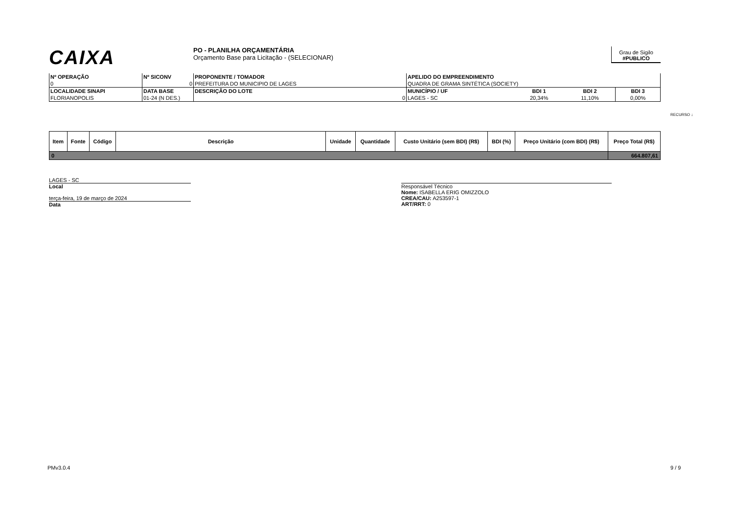CAIXA
PO - PLANILHA ORÇAMENTÁRIA
Orçamento Base para Licitação - (SELECIONAR)
Grau de Sigilo
#PUBLICO
| Nº OPERAÇÃO | Nº SICONV | PROPONENTE / TOMADOR | APELIDO DO EMPREENDIMENTO | | | |
| 0 | 0 | PREFEITURA DO MUNICIPIO DE LAGES | QUADRA DE GRAMA SINTÉTICA (SOCIETY) | | | |
| LOCALIDADE SINAPI | DATA BASE | DESCRIÇÃO DO LOTE | MUNICÍPIO / UF | BDI 1 | BDI 2 | BDI 3 |
| FLORIANOPOLIS | 01-24 (N DES.) | 0 | LAGES - SC | 20,34% | 11,10% | 0,00% |
| Item | Fonte | Código | Descrição | Unidade | Quantidade | Custo Unitário (sem BDI) (R$) | BDI (%) | Preço Unitário (com BDI) (R$) | Preço Total (R$) |
| --- | --- | --- | --- | --- | --- | --- | --- | --- | --- |
| 0 | | | | | | | | | 664.807,61 |
LAGES - SC
Local
terça-feira, 19 de março de 2024
Data
Responsável Técnico
Nome: ISABELLA ERIG OMIZZOLO
CREA/CAU: A253597-1
ART/RRT: 0
RECURSO ↓
PMv3.0.4 9 / 9